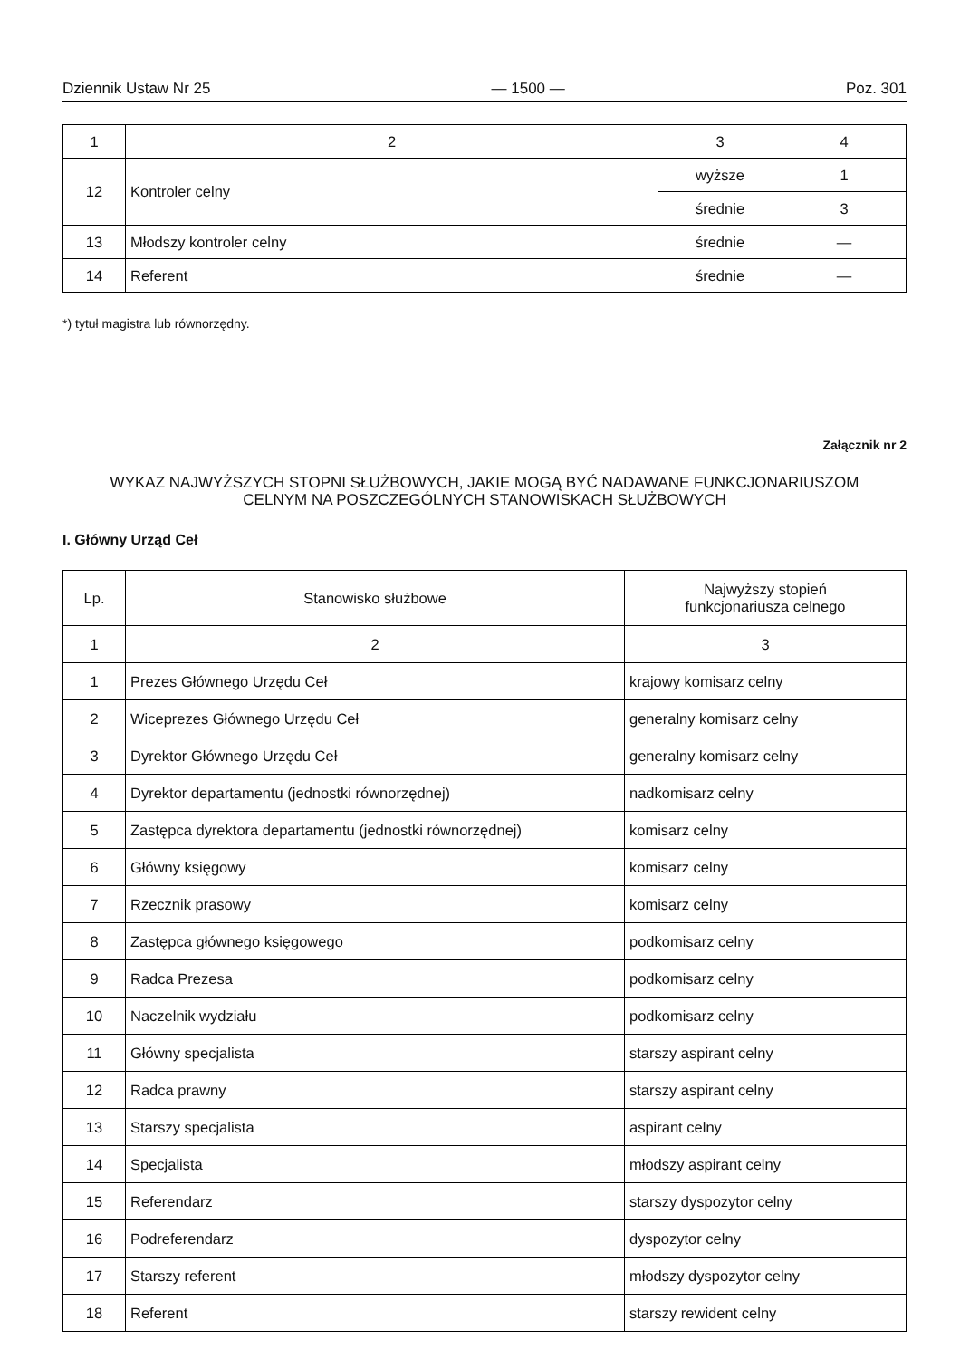Dziennik Ustaw Nr 25 — 1500 — Poz. 301
| 1 | 2 | 3 | 4 |
| 12 | Kontroler celny | wyższe | 1 |
| | | średnie | 3 |
| 13 | Młodszy kontroler celny | średnie | — |
| 14 | Referent | średnie | — |
*) tytuł magistra lub równorzędny.
Załącznik nr 2
WYKAZ NAJWYŻSZYCH STOPNI SŁUŻBOWYCH, JAKIE MOGĄ BYĆ NADAWANE FUNKCJONARIUSZOM
CELNYM NA POSZCZEGÓLNYCH STANOWISKACH SŁUŻBOWYCH
I. Główny Urząd Ceł
| Lp. | Stanowisko służbowe | Najwyższy stopień funkcjonariusza celnego |
| --- | --- | --- |
| 1 | 2 | 3 |
| 1 | Prezes Głównego Urzędu Ceł | krajowy komisarz celny |
| 2 | Wiceprezes Głównego Urzędu Ceł | generalny komisarz celny |
| 3 | Dyrektor Głównego Urzędu Ceł | generalny komisarz celny |
| 4 | Dyrektor departamentu (jednostki równorzędnej) | nadkomisarz celny |
| 5 | Zastępca dyrektora departamentu (jednostki równorzędnej) | komisarz celny |
| 6 | Główny księgowy | komisarz celny |
| 7 | Rzecznik prasowy | komisarz celny |
| 8 | Zastępca głównego księgowego | podkomisarz celny |
| 9 | Radca Prezesa | podkomisarz celny |
| 10 | Naczelnik wydziału | podkomisarz celny |
| 11 | Główny specjalista | starszy aspirant celny |
| 12 | Radca prawny | starszy aspirant celny |
| 13 | Starszy specjalista | aspirant celny |
| 14 | Specjalista | młodszy aspirant celny |
| 15 | Referendarz | starszy dyspozytor celny |
| 16 | Podreferendarz | dyspozytor celny |
| 17 | Starszy referent | młodszy dyspozytor celny |
| 18 | Referent | starszy rewident celny |